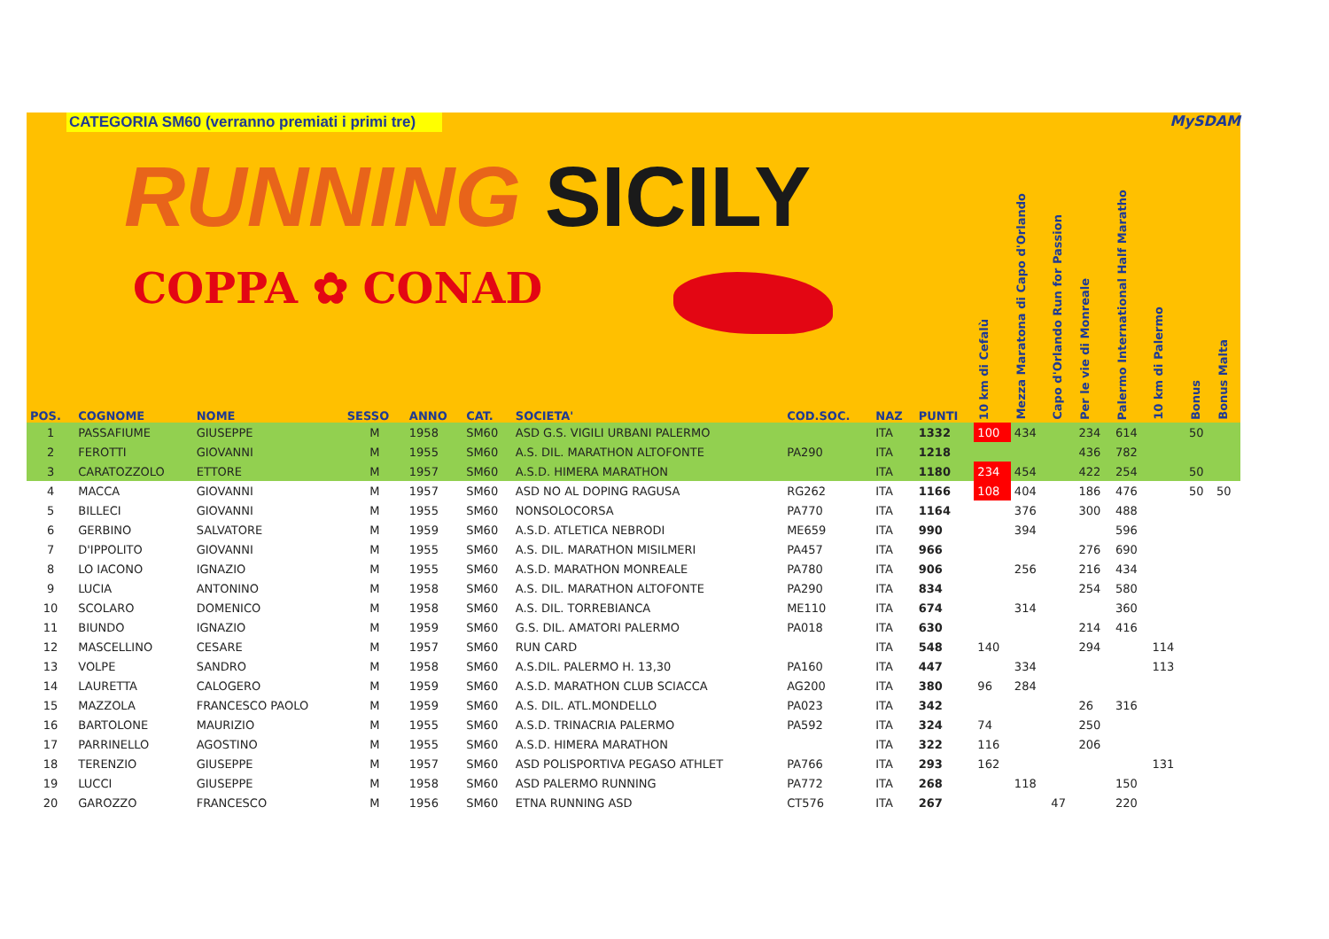CATEGORIA SM60 (verranno premiati i primi tre)
RUNNING SICILY
COPPA ✿ CONAD
MySDAM
| POS. | COGNOME | NOME | SESSO | ANNO | CAT. | SOCIETA' | COD.SOC. | NAZ | PUNTI | 10 km di Cefalù | Mezza Maratona di Capo d'Orlando | Capo d'Orlando Run for Passion | Per le vie di Monreale | Palermo International Half Maratho | 10 km di Palermo | Bonus | Bonus Malta |
| --- | --- | --- | --- | --- | --- | --- | --- | --- | --- | --- | --- | --- | --- | --- | --- | --- | --- |
| 1 | PASSAFIUME | GIUSEPPE | M | 1958 | SM60 | ASD G.S. VIGILI URBANI PALERMO | | ITA | 1332 | 100 | 434 | | 234 | 614 | | 50 | |
| 2 | FEROTTI | GIOVANNI | M | 1955 | SM60 | A.S. DIL. MARATHON ALTOFONTE | PA290 | ITA | 1218 | | | | 436 | 782 | | | |
| 3 | CARATOZZOLO | ETTORE | M | 1957 | SM60 | A.S.D. HIMERA MARATHON | | ITA | 1180 | 234 | 454 | | 422 | 254 | | 50 | |
| 4 | MACCA | GIOVANNI | M | 1957 | SM60 | ASD NO AL DOPING RAGUSA | RG262 | ITA | 1166 | 108 | 404 | | 186 | 476 | | 50 | 50 |
| 5 | BILLECI | GIOVANNI | M | 1955 | SM60 | NONSOLOCORSA | PA770 | ITA | 1164 | | 376 | | 300 | 488 | | | |
| 6 | GERBINO | SALVATORE | M | 1959 | SM60 | A.S.D. ATLETICA NEBRODI | ME659 | ITA | 990 | | 394 | | | 596 | | | |
| 7 | D'IPPOLITO | GIOVANNI | M | 1955 | SM60 | A.S. DIL. MARATHON MISILMERI | PA457 | ITA | 966 | | | | 276 | 690 | | | |
| 8 | LO IACONO | IGNAZIO | M | 1955 | SM60 | A.S.D. MARATHON MONREALE | PA780 | ITA | 906 | | 256 | | 216 | 434 | | | |
| 9 | LUCIA | ANTONINO | M | 1958 | SM60 | A.S. DIL. MARATHON ALTOFONTE | PA290 | ITA | 834 | | | | 254 | 580 | | | |
| 10 | SCOLARO | DOMENICO | M | 1958 | SM60 | A.S. DIL. TORREBIANCA | ME110 | ITA | 674 | | 314 | | | 360 | | | |
| 11 | BIUNDO | IGNAZIO | M | 1959 | SM60 | G.S. DIL. AMATORI PALERMO | PA018 | ITA | 630 | | | | 214 | 416 | | | |
| 12 | MASCELLINO | CESARE | M | 1957 | SM60 | RUN CARD | | ITA | 548 | 140 | | | 294 | | 114 | | |
| 13 | VOLPE | SANDRO | M | 1958 | SM60 | A.S.DIL. PALERMO H. 13,30 | PA160 | ITA | 447 | | 334 | | | | 113 | | |
| 14 | LAURETTA | CALOGERO | M | 1959 | SM60 | A.S.D. MARATHON CLUB SCIACCA | AG200 | ITA | 380 | 96 | 284 | | | | | | |
| 15 | MAZZOLA | FRANCESCO PAOLO | M | 1959 | SM60 | A.S. DIL. ATL.MONDELLO | PA023 | ITA | 342 | | | | 26 | 316 | | | |
| 16 | BARTOLONE | MAURIZIO | M | 1955 | SM60 | A.S.D. TRINACRIA PALERMO | PA592 | ITA | 324 | 74 | | | 250 | | | | |
| 17 | PARRINELLO | AGOSTINO | M | 1955 | SM60 | A.S.D. HIMERA MARATHON | | ITA | 322 | 116 | | | 206 | | | | |
| 18 | TERENZIO | GIUSEPPE | M | 1957 | SM60 | ASD POLISPORTIVA PEGASO ATHLET | PA766 | ITA | 293 | 162 | | | | | 131 | | |
| 19 | LUCCI | GIUSEPPE | M | 1958 | SM60 | ASD PALERMO RUNNING | PA772 | ITA | 268 | | 118 | | | 150 | | | |
| 20 | GAROZZO | FRANCESCO | M | 1956 | SM60 | ETNA RUNNING ASD | CT576 | ITA | 267 | | | 47 | | 220 | | | |